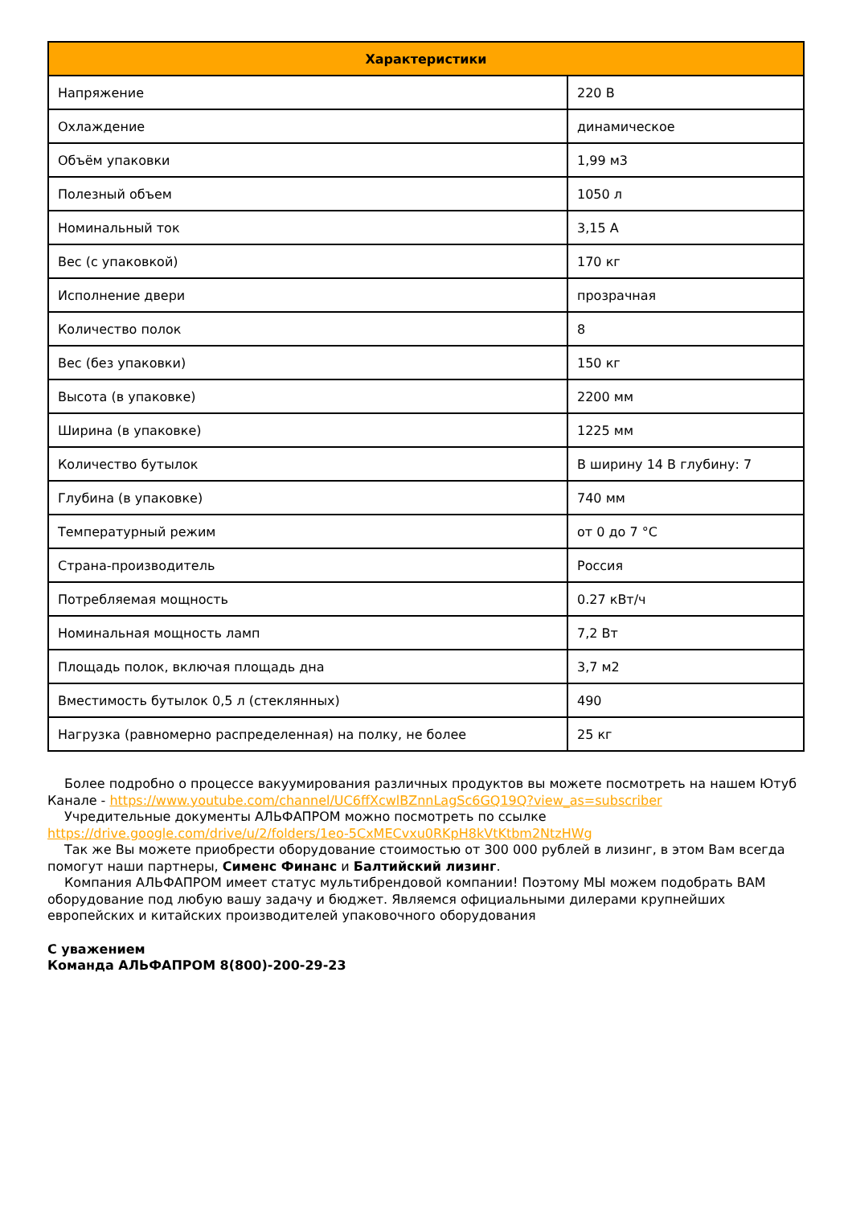| Характеристики | |
| --- | --- |
| Напряжение | 220 В |
| Охлаждение | динамическое |
| Объём упаковки | 1,99 м3 |
| Полезный объем | 1050 л |
| Номинальный ток | 3,15 А |
| Вес (с упаковкой) | 170 кг |
| Исполнение двери | прозрачная |
| Количество полок | 8 |
| Вес (без упаковки) | 150 кг |
| Высота (в упаковке) | 2200 мм |
| Ширина (в упаковке) | 1225 мм |
| Количество бутылок | В ширину 14 В глубину: 7 |
| Глубина (в упаковке) | 740 мм |
| Температурный режим | от 0 до 7 °C |
| Страна-производитель | Россия |
| Потребляемая мощность | 0.27 кВт/ч |
| Номинальная мощность ламп | 7,2 Вт |
| Площадь полок, включая площадь дна | 3,7 м2 |
| Вместимость бутылок 0,5 л (стеклянных) | 490 |
| Нагрузка (равномерно распределенная) на полку, не более | 25 кг |
Более подробно о процессе вакуумирования различных продуктов вы можете посмотреть на нашем Ютуб Канале - https://www.youtube.com/channel/UC6ffXcwlBZnnLagSc6GQ19Q?view_as=subscriber
Учредительные документы АЛЬФАПРОМ можно посмотреть по ссылке https://drive.google.com/drive/u/2/folders/1eo-5CxMECvxu0RKpH8kVtKtbm2NtzHWg
Так же Вы можете приобрести оборудование стоимостью от 300 000 рублей в лизинг, в этом Вам всегда помогут наши партнеры, Сименс Финанс и Балтийский лизинг.
Компания АЛЬФАПРОМ имеет статус мультибрендовой компании! Поэтому МЫ можем подобрать ВАМ оборудование под любую вашу задачу и бюджет. Являемся официальными дилерами крупнейших европейских и китайских производителей упаковочного оборудования
С уважением
Команда АЛЬФАПРОМ 8(800)-200-29-23